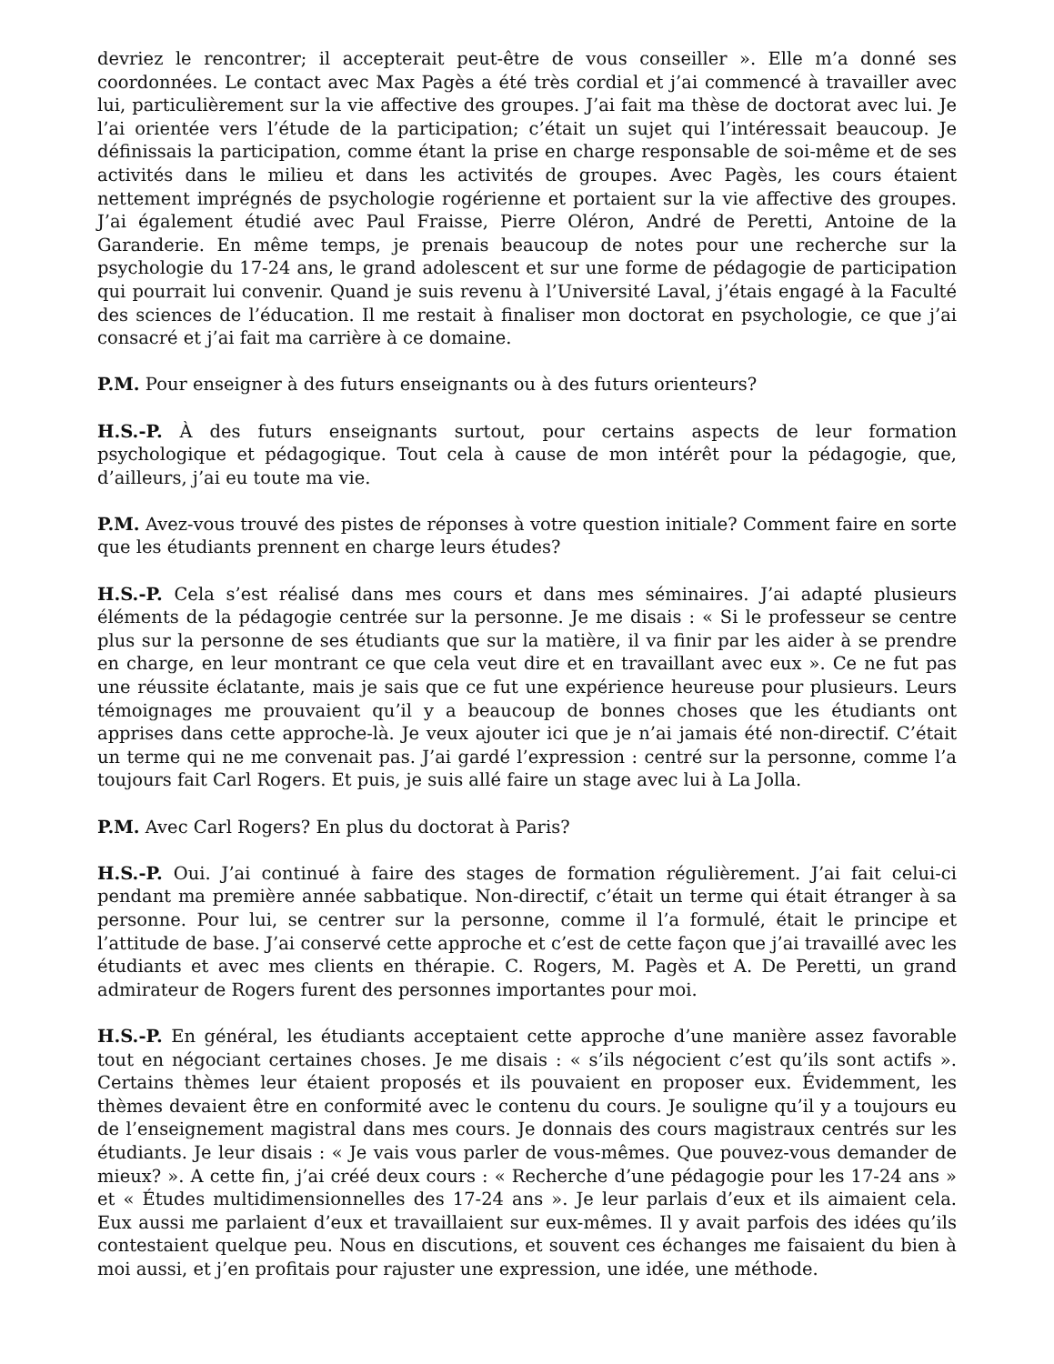devriez le rencontrer; il accepterait peut-être de vous conseiller ». Elle m’a donné ses coordonnées. Le contact avec Max Pagès a été très cordial et j’ai commencé à travailler avec lui, particulièrement sur la vie affective des groupes. J’ai fait ma thèse de doctorat avec lui. Je l’ai orientée vers l’étude de la participation; c’était un sujet qui l’intéressait beaucoup. Je définissais la participation, comme étant la prise en charge responsable de soi-même et de ses activités dans le milieu et dans les activités de groupes. Avec Pagès, les cours étaient nettement imprégnés de psychologie rogérienne et portaient sur la vie affective des groupes. J’ai également étudié avec Paul Fraisse, Pierre Oléron, André de Peretti, Antoine de la Garanderie. En même temps, je prenais beaucoup de notes pour une recherche sur la psychologie du 17-24 ans, le grand adolescent et sur une forme de pédagogie de participation qui pourrait lui convenir. Quand je suis revenu à l’Université Laval, j’étais engagé à la Faculté des sciences de l’éducation. Il me restait à finaliser mon doctorat en psychologie, ce que j’ai consacré et j’ai fait ma carrière à ce domaine.
P.M. Pour enseigner à des futurs enseignants ou à des futurs orienteurs?
H.S.-P. À des futurs enseignants surtout, pour certains aspects de leur formation psychologique et pédagogique. Tout cela à cause de mon intérêt pour la pédagogie, que, d’ailleurs, j’ai eu toute ma vie.
P.M. Avez-vous trouvé des pistes de réponses à votre question initiale? Comment faire en sorte que les étudiants prennent en charge leurs études?
H.S.-P. Cela s’est réalisé dans mes cours et dans mes séminaires. J’ai adapté plusieurs éléments de la pédagogie centrée sur la personne. Je me disais : « Si le professeur se centre plus sur la personne de ses étudiants que sur la matière, il va finir par les aider à se prendre en charge, en leur montrant ce que cela veut dire et en travaillant avec eux ». Ce ne fut pas une réussite éclatante, mais je sais que ce fut une expérience heureuse pour plusieurs. Leurs témoignages me prouvaient qu’il y a beaucoup de bonnes choses que les étudiants ont apprises dans cette approche-là. Je veux ajouter ici que je n’ai jamais été non-directif. C’était un terme qui ne me convenait pas. J’ai gardé l’expression : centré sur la personne, comme l’a toujours fait Carl Rogers. Et puis, je suis allé faire un stage avec lui à La Jolla.
P.M. Avec Carl Rogers? En plus du doctorat à Paris?
H.S.-P. Oui. J’ai continué à faire des stages de formation régulièrement. J’ai fait celui-ci pendant ma première année sabbatique. Non-directif, c’était un terme qui était étranger à sa personne. Pour lui, se centrer sur la personne, comme il l’a formulé, était le principe et l’attitude de base. J’ai conservé cette approche et c’est de cette façon que j’ai travaillé avec les étudiants et avec mes clients en thérapie. C. Rogers, M. Pagès et A. De Peretti, un grand admirateur de Rogers furent des personnes importantes pour moi.
H.S.-P. En général, les étudiants acceptaient cette approche d’une manière assez favorable tout en négociant certaines choses. Je me disais : « s’ils négocient c’est qu’ils sont actifs ». Certains thèmes leur étaient proposés et ils pouvaient en proposer eux. Évidemment, les thèmes devaient être en conformité avec le contenu du cours. Je souligne qu’il y a toujours eu de l’enseignement magistral dans mes cours. Je donnais des cours magistraux centrés sur les étudiants. Je leur disais : « Je vais vous parler de vous-mêmes. Que pouvez-vous demander de mieux? ». A cette fin, j’ai créé deux cours : « Recherche d’une pédagogie pour les 17-24 ans » et « Études multidimensionnelles des 17-24 ans ». Je leur parlais d’eux et ils aimaient cela. Eux aussi me parlaient d’eux et travaillaient sur eux-mêmes. Il y avait parfois des idées qu’ils contestaient quelque peu. Nous en discutions, et souvent ces échanges me faisaient du bien à moi aussi, et j’en profitais pour rajuster une expression, une idée, une méthode.